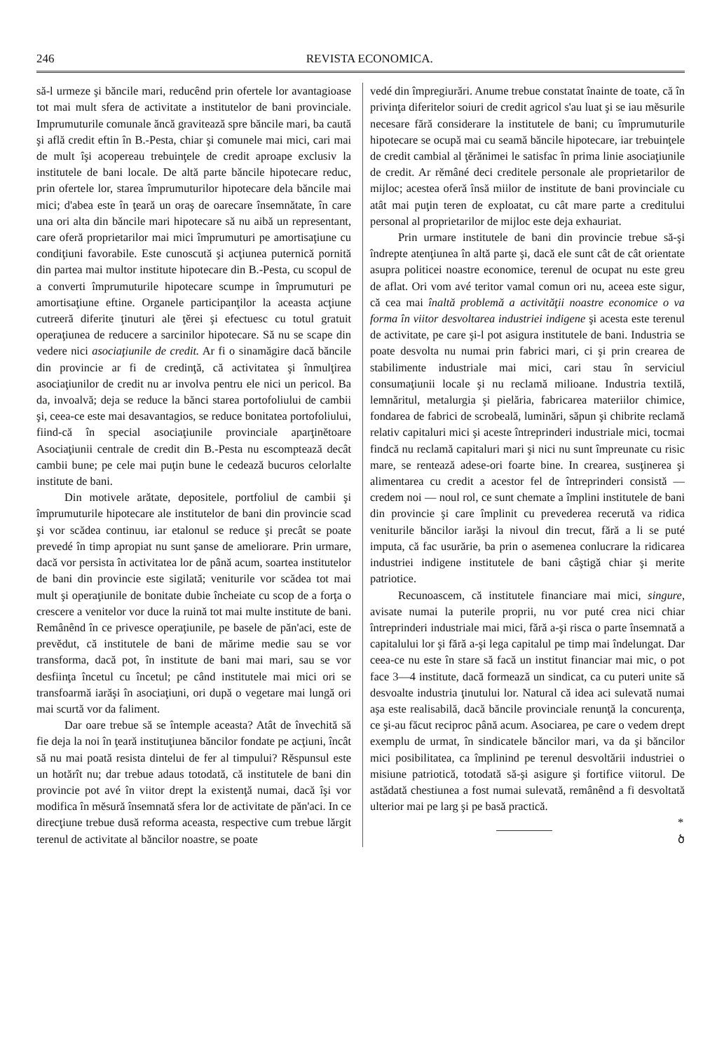246 REVISTA ECONOMICA.
să-l urmeze şi băncile mari, reducênd prin ofertele lor avantagioase tot mai mult sfera de activitate a institutelor de bani provinciale. Imprumuturile comunale ăncă gravitează spre băncile mari, ba caută şi află credit eftin în B.-Pesta, chiar şi comunele mai mici, cari mai de mult îşi acopereau trebuinţele de credit aproape exclusiv la institutele de bani locale. De altă parte băncile hipotecare reduc, prin ofertele lor, starea împrumuturilor hipotecare dela băncile mai mici; d'abea este în ţeară un oraş de oarecare însemnătate, în care una ori alta din băncile mari hipotecare să nu aibă un representant, care oferă proprietarilor mai mici împrumuturi pe amortisaţiune cu condiţiuni favorabile. Este cunoscută şi acţiunea puternică pornită din partea mai multor institute hipotecare din B.-Pesta, cu scopul de a converti împrumuturile hipotecare scumpe in împrumuturi pe amortisaţiune eftine. Organele participanţilor la aceasta acţiune cutreeră diferite ţinuturi ale ţĕrei şi efectuesc cu totul gratuit operaţiunea de reducere a sarcinilor hipotecare. Să nu se scape din vedere nici asociaţiunile de credit. Ar fi o sinamăgire dacă băncile din provincie ar fi de credinţă, că activitatea şi înmulţirea asociaţiunilor de credit nu ar involva pentru ele nici un pericol. Ba da, invoalvă; deja se reduce la bănci starea portofoliului de cambii şi, ceea-ce este mai desavantagios, se reduce bonitatea portofoliului, fiind-că în special asociaţiunile provinciale aparţinĕtoare Asociaţiunii centrale de credit din B.-Pesta nu escomptează decât cambii bune; pe cele mai puţin bune le cedează bucuros celorlalte institute de bani.
Din motivele arătate, depositele, portfoliul de cambii şi împrumuturile hipotecare ale institutelor de bani din provincie scad şi vor scădea continuu, iar etalonul se reduce şi precât se poate prevedé în timp apropiat nu sunt şanse de ameliorare. Prin urmare, dacă vor persista în activitatea lor de până acum, soartea institutelor de bani din provincie este sigilată; veniturile vor scădea tot mai mult şi operaţiunile de bonitate dubie încheiate cu scop de a forţa o crescere a venitelor vor duce la ruină tot mai multe institute de bani. Remânênd în ce privesce operaţiunile, pe basele de păn'aci, este de prevĕdut, că institutele de bani de mărime medie sau se vor transforma, dacă pot, în institute de bani mai mari, sau se vor desfiinţa încetul cu încetul; pe când institutele mai mici ori se transfoarmă iarăşi în asociaţiuni, ori după o vegetare mai lungă ori mai scurtă vor da faliment.
Dar oare trebue să se întemple aceasta? Atât de învechită să fie deja la noi în ţeară instituţiunea băncilor fondate pe acţiuni, încât să nu mai poată resista dintelui de fer al timpului? Rĕspunsul este un hotărît nu; dar trebue adaus totodată, că institutele de bani din provincie pot avé în viitor drept la existenţă numai, dacă îşi vor modifica în mĕsură însemnată sfera lor de activitate de păn'aci. In ce direcţiune trebue dusă reforma aceasta, respective cum trebue lărgit terenul de activitate al băncilor noastre, se poate
vedé din împregiurări. Anume trebue constatat înainte de toate, că în privinţa diferitelor soiuri de credit agricol s'au luat şi se iau mĕsurile necesare fără considerare la institutele de bani; cu împrumuturile hipotecare se ocupă mai cu seamă băncile hipotecare, iar trebuinţele de credit cambial al ţĕrănimei le satisfac în prima linie asociaţiunile de credit. Ar rĕmâné deci creditele personale ale proprietarilor de mijloc; acestea oferă însă miilor de institute de bani provinciale cu atât mai puţin teren de exploatat, cu cât mare parte a creditului personal al proprietarilor de mijloc este deja exhauriat.
Prin urmare institutele de bani din provincie trebue să-şi îndrepte atenţiunea în altă parte şi, dacă ele sunt cât de cât orientate asupra politicei noastre economice, terenul de ocupat nu este greu de aflat. Ori vom avé teritor vamal comun ori nu, aceea este sigur, că cea mai înaltă problemă a activităţii noastre economice o va forma în viitor desvoltarea industriei indigene şi acesta este terenul de activitate, pe care şi-l pot asigura institutele de bani. Industria se poate desvolta nu numai prin fabrici mari, ci şi prin crearea de stabilimente industriale mai mici, cari stau în serviciul consumaţiunii locale şi nu reclamă milioane. Industria textilă, lemnăritul, metalurgia şi pielăria, fabricarea materiilor chimice, fondarea de fabrici de scrobeală, luminări, săpun şi chibrite reclamă relativ capitaluri mici şi aceste întreprinderi industriale mici, tocmai findcă nu reclamă capitaluri mari şi nici nu sunt împreunate cu risic mare, se rentează adese-ori foarte bine. In crearea, susţinerea şi alimentarea cu credit a acestor fel de întreprinderi consistă — credem noi — noul rol, ce sunt chemate a împlini institutele de bani din provincie şi care împlinit cu prevederea recerută va ridica veniturile băncilor iarăşi la nivoul din trecut, fără a li se puté imputa, că fac usurărie, ba prin o asemenea conlucrare la ridicarea industriei indigene institutele de bani câştigă chiar şi merite patriotice.
Recunoascem, că institutele financiare mai mici, singure, avisate numai la puterile proprii, nu vor puté crea nici chiar întreprinderi industriale mai mici, fără a-şi risca o parte însemnată a capitalului lor şi fără a-şi lega capitalul pe timp mai îndelungat. Dar ceea-ce nu este în stare să facă un institut financiar mai mic, o pot face 3—4 institute, dacă formează un sindicat, ca cu puteri unite să desvoalte industria ţinutului lor. Natural că idea aci sulevată numai aşa este realisabilă, dacă băncile provinciale renunţă la concurenţa, ce şi-au făcut reciproc până acum. Asociarea, pe care o vedem drept exemplu de urmat, în sindicatele băncilor mari, va da şi băncilor mici posibilitatea, ca împlinind pe terenul desvoltării industriei o misiune patriotică, totodată să-şi asigure şi fortifice viitorul. De astădată chestiunea a fost numai sulevată, remânênd a fi desvoltată ulterior mai pe larg şi pe basă practică.
*
ծ